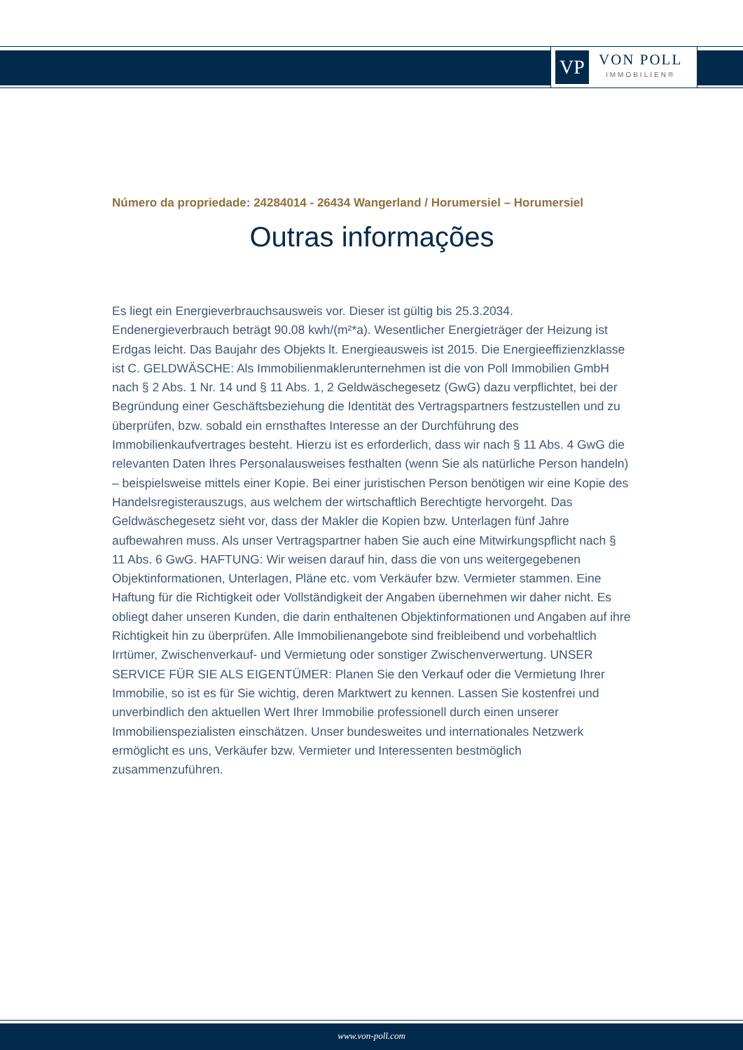VP
VON POLL
IMMOBILIEN®
Número da propriedade: 24284014 - 26434 Wangerland / Horumersiel – Horumersiel
Outras informações
Es liegt ein Energieverbrauchsausweis vor. Dieser ist gültig bis 25.3.2034. Endenergieverbrauch beträgt 90.08 kwh/(m²*a). Wesentlicher Energieträger der Heizung ist Erdgas leicht. Das Baujahr des Objekts lt. Energieausweis ist 2015. Die Energieeffizienzklasse ist C. GELDWÄSCHE: Als Immobilienmaklerunternehmen ist die von Poll Immobilien GmbH nach § 2 Abs. 1 Nr. 14 und § 11 Abs. 1, 2 Geldwäschegesetz (GwG) dazu verpflichtet, bei der Begründung einer Geschäftsbeziehung die Identität des Vertragspartners festzustellen und zu überprüfen, bzw. sobald ein ernsthaftes Interesse an der Durchführung des Immobilienkaufvertrages besteht. Hierzu ist es erforderlich, dass wir nach § 11 Abs. 4 GwG die relevanten Daten Ihres Personalausweises festhalten (wenn Sie als natürliche Person handeln) – beispielsweise mittels einer Kopie. Bei einer juristischen Person benötigen wir eine Kopie des Handelsregisterauszugs, aus welchem der wirtschaftlich Berechtigte hervorgeht. Das Geldwäschegesetz sieht vor, dass der Makler die Kopien bzw. Unterlagen fünf Jahre aufbewahren muss. Als unser Vertragspartner haben Sie auch eine Mitwirkungspflicht nach § 11 Abs. 6 GwG. HAFTUNG: Wir weisen darauf hin, dass die von uns weitergegebenen Objektinformationen, Unterlagen, Pläne etc. vom Verkäufer bzw. Vermieter stammen. Eine Haftung für die Richtigkeit oder Vollständigkeit der Angaben übernehmen wir daher nicht. Es obliegt daher unseren Kunden, die darin enthaltenen Objektinformationen und Angaben auf ihre Richtigkeit hin zu überprüfen. Alle Immobilienangebote sind freibleibend und vorbehaltlich Irrtümer, Zwischenverkauf- und Vermietung oder sonstiger Zwischenverwertung. UNSER SERVICE FÜR SIE ALS EIGENTÜMER: Planen Sie den Verkauf oder die Vermietung Ihrer Immobilie, so ist es für Sie wichtig, deren Marktwert zu kennen. Lassen Sie kostenfrei und unverbindlich den aktuellen Wert Ihrer Immobilie professionell durch einen unserer Immobilienspezialisten einschätzen. Unser bundesweites und internationales Netzwerk ermöglicht es uns, Verkäufer bzw. Vermieter und Interessenten bestmöglich zusammenzuführen.
www.von-poll.com